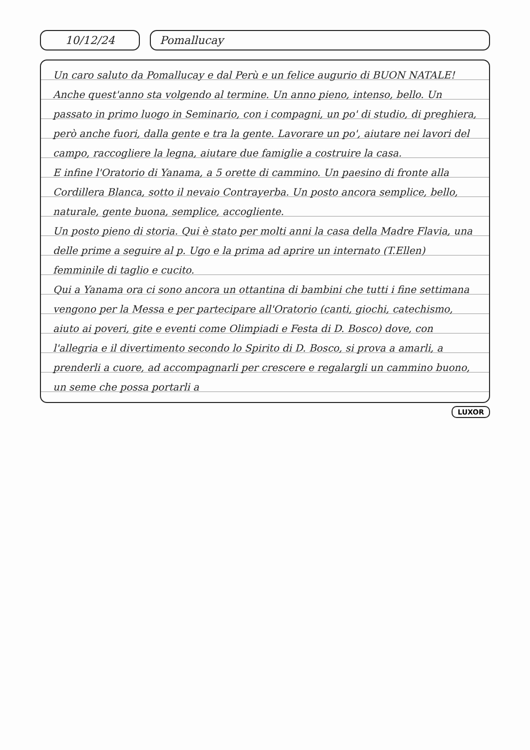10/12/24 Pomallucay
Un caro saluto da Pomallucay e dal Perù e un felice augurio di BUON NATALE!
Anche quest'anno sta volgendo al termine. Un anno pieno, intenso, bello. Un passato in primo luogo in Seminario, con i compagni, un po' di studio, di preghiera, però anche fuori, dalla gente e tra la gente. Lavorare un po', aiutare nei lavori del campo, raccogliere la legna, aiutare due famiglie a costruire la casa.
E infine l'Oratorio di Yanama, a 5 orette di cammino. Un paesino di fronte alla Cordillera Blanca, sotto il nevaio Contrayerba. Un posto ancora semplice, bello, naturale, gente buona, semplice, accogliente.
Un posto pieno di storia. Qui è stato per molti anni la casa della Madre Flavia, una delle prime a seguire al p. Ugo e la prima ad aprire un internato (T.Ellen) femminile di taglio e cucito.
Qui a Yanama ora ci sono ancora un ottantina di bambini che tutti i fine settimana vengono per la Messa e per partecipare all'Oratorio (canti, giochi, catechismo, aiuto ai poveri, gite e eventi come Olimpiadi e Festa di D. Bosco) dove, con l'allegria e il divertimento secondo lo Spirito di D. Bosco, si prova a amarli, a prenderli a cuore, ad accompagnarli per crescere e regalargli un cammino buono, un seme che possa portarli a
LUXOR